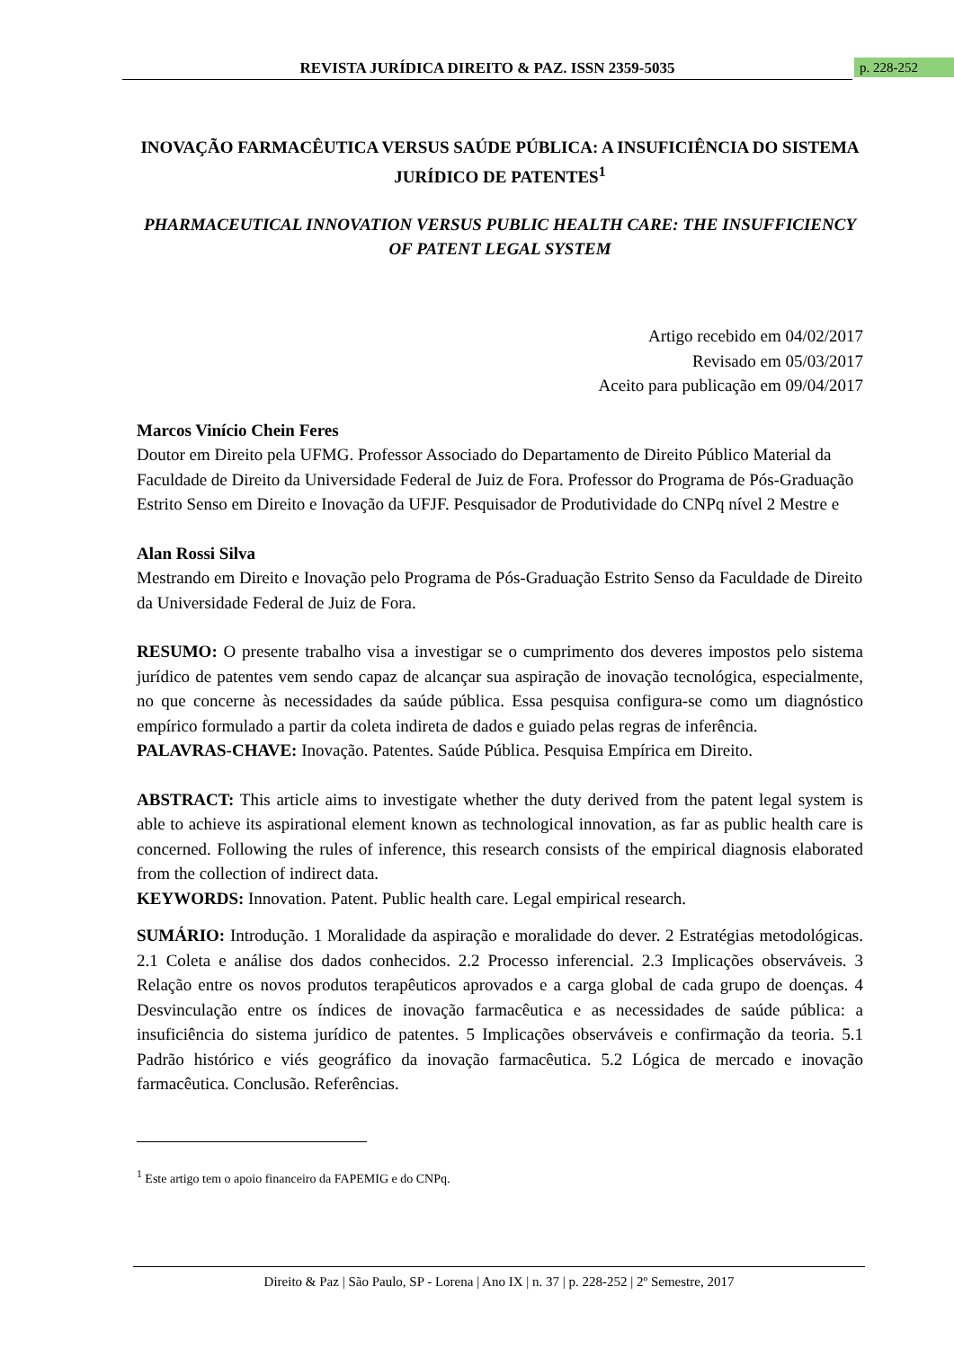REVISTA JURÍDICA DIREITO & PAZ. ISSN 2359-5035 p. 228-252
INOVAÇÃO FARMACÊUTICA VERSUS SAÚDE PÚBLICA: A INSUFICIÊNCIA DO SISTEMA JURÍDICO DE PATENTES<sup>1</sup>
PHARMACEUTICAL INNOVATION VERSUS PUBLIC HEALTH CARE: THE INSUFFICIENCY OF PATENT LEGAL SYSTEM
Artigo recebido em 04/02/2017
Revisado em 05/03/2017
Aceito para publicação em 09/04/2017
Marcos Vinício Chein Feres
Doutor em Direito pela UFMG. Professor Associado do Departamento de Direito Público Material da Faculdade de Direito da Universidade Federal de Juiz de Fora. Professor do Programa de Pós-Graduação Estrito Senso em Direito e Inovação da UFJF. Pesquisador de Produtividade do CNPq nível 2 Mestre e
Alan Rossi Silva
Mestrando em Direito e Inovação pelo Programa de Pós-Graduação Estrito Senso da Faculdade de Direito da Universidade Federal de Juiz de Fora.
RESUMO: O presente trabalho visa a investigar se o cumprimento dos deveres impostos pelo sistema jurídico de patentes vem sendo capaz de alcançar sua aspiração de inovação tecnológica, especialmente, no que concerne às necessidades da saúde pública. Essa pesquisa configura-se como um diagnóstico empírico formulado a partir da coleta indireta de dados e guiado pelas regras de inferência.
PALAVRAS-CHAVE: Inovação. Patentes. Saúde Pública. Pesquisa Empírica em Direito.
ABSTRACT: This article aims to investigate whether the duty derived from the patent legal system is able to achieve its aspirational element known as technological innovation, as far as public health care is concerned. Following the rules of inference, this research consists of the empirical diagnosis elaborated from the collection of indirect data.
KEYWORDS: Innovation. Patent. Public health care. Legal empirical research.
SUMÁRIO: Introdução. 1 Moralidade da aspiração e moralidade do dever. 2 Estratégias metodológicas. 2.1 Coleta e análise dos dados conhecidos. 2.2 Processo inferencial. 2.3 Implicações observáveis. 3 Relação entre os novos produtos terapêuticos aprovados e a carga global de cada grupo de doenças. 4 Desvinculação entre os índices de inovação farmacêutica e as necessidades de saúde pública: a insuficiência do sistema jurídico de patentes. 5 Implicações observáveis e confirmação da teoria. 5.1 Padrão histórico e viés geográfico da inovação farmacêutica. 5.2 Lógica de mercado e inovação farmacêutica. Conclusão. Referências.
<sup>1</sup> Este artigo tem o apoio financeiro da FAPEMIG e do CNPq.
Direito & Paz | São Paulo, SP - Lorena | Ano IX | n. 37 | p. 228-252 | 2º Semestre, 2017